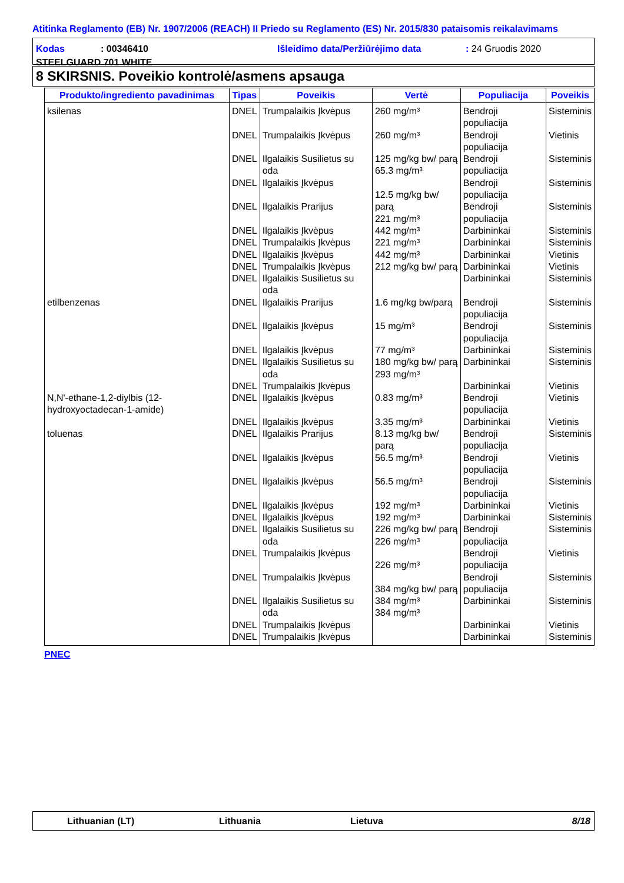Atitinka Reglamento (EB) Nr. 1907/2006 (REACH) II Priedo su Reglamento (ES) Nr. 2015/830 pataisomis reikalavimams
Kodas: 00346410 Išleidimo data/Peržiūrėjimo data: 24 Gruodis 2020
STEELGUARD 701 WHITE
8 SKIRSNIS. Poveikio kontrolė/asmens apsauga
| Produkto/ingrediento pavadinimas | Tipas | Poveikis | Vertė | Populiacija | Poveikis |
| --- | --- | --- | --- | --- | --- |
| ksilenas | DNEL DNEL DNEL DNEL DNEL DNEL DNEL DNEL DNEL DNEL | Trumpalaikis Įkvėpus Trumpalaikis Įkvėpus Ilgalaikis Susilietus su oda Ilgalaikis Įkvėpus Ilgalaikis Prarijus Ilgalaikis Įkvėpus Trumpalaikis Įkvėpus Ilgalaikis Įkvėpus Trumpalaikis Įkvėpus Ilgalaikis Susilietus su oda | 260 mg/m³ 260 mg/m³ 125 mg/kg bw/ parą 65.3 mg/m³ 12.5 mg/kg bw/ parą 221 mg/m³ 442 mg/m³ 221 mg/m³ 442 mg/m³ 212 mg/kg bw/ parą | Bendroji populiacija Bendroji populiacija Bendroji populiacija Bendroji populiacija Bendroji populiacija Darbininkai Darbininkai Darbininkai Darbininkai Darbininkai | Sisteminis Vietinis Sisteminis Sisteminis Sisteminis Sisteminis Sisteminis Vietinis Vietinis Sisteminis |
| etilbenzenas | DNEL DNEL DNEL DNEL DNEL | Ilgalaikis Prarijus Ilgalaikis Įkvėpus Ilgalaikis Įkvėpus Ilgalaikis Susilietus su oda Trumpalaikis Įkvėpus | 1.6 mg/kg bw/parą 15 mg/m³ 77 mg/m³ 180 mg/kg bw/ parą 293 mg/m³ | Bendroji populiacija Bendroji populiacija Darbininkai Darbininkai Darbininkai | Sisteminis Sisteminis Sisteminis Sisteminis Vietinis |
| N,N'-ethane-1,2-diylbis (12-hydroxyoctadecan-1-amide) | DNEL DNEL | Ilgalaikis Įkvėpus Ilgalaikis Įkvėpus | 0.83 mg/m³ 3.35 mg/m³ | Bendroji populiacija Darbininkai | Vietinis Vietinis |
| toluenas | DNEL DNEL DNEL DNEL DNEL DNEL DNEL DNEL DNEL DNEL DNEL | Ilgalaikis Prarijus Ilgalaikis Įkvėpus Ilgalaikis Įkvėpus Ilgalaikis Įkvėpus Ilgalaikis Įkvėpus Ilgalaikis Susilietus su oda Trumpalaikis Įkvėpus Trumpalaikis Įkvėpus Ilgalaikis Susilietus su oda Trumpalaikis Įkvėpus Trumpalaikis Įkvėpus | 8.13 mg/kg bw/ parą 56.5 mg/m³ 56.5 mg/m³ 192 mg/m³ 192 mg/m³ 226 mg/kg bw/ parą 226 mg/m³ 226 mg/m³ 384 mg/kg bw/ parą 384 mg/m³ 384 mg/m³ | Bendroji populiacija Bendroji populiacija Bendroji populiacija Darbininkai Darbininkai Bendroji populiacija Bendroji populiacija Bendroji populiacija Darbininkai Darbininkai Darbininkai | Sisteminis Vietinis Sisteminis Vietinis Sisteminis Sisteminis Vietinis Sisteminis Sisteminis Vietinis Sisteminis |
PNEC
Lithuanian (LT) Lithuania Lietuva 8/18